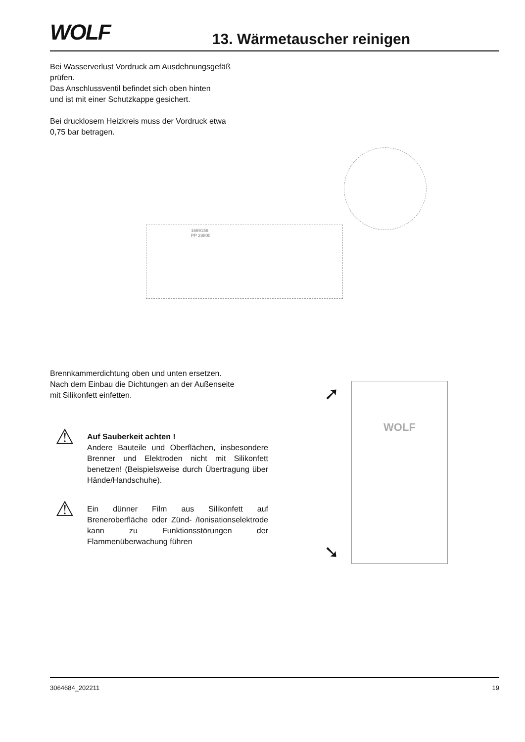WOLF
13. Wärmetauscher reinigen
Bei Wasserverlust Vordruck am Ausdehnungsgefäß
prüfen.
Das Anschlussventil befindet sich oben hinten
und ist mit einer Schutzkappe gesichert.
Bei drucklosem Heizkreis muss der Vordruck etwa
0,75 bar betragen.
1669156
PP 28800
Brennkammerdichtung oben und unten ersetzen.
Nach dem Einbau die Dichtungen an der Außenseite
mit Silikonfett einfetten.
⚠
Auf Sauberkeit achten !
Andere Bauteile und Oberflächen, insbesondere Brenner und Elektroden nicht mit Silikonfett benetzen! (Beispielsweise durch Übertragung über Hände/Handschuhe).
⚠
Ein dünner Film aus Silikonfett auf Breneroberfläche oder Zünd- /Ionisationselektrode kann zu Funktionsstörungen der Flammenüberwachung führen
WOLF
➚
➘
3064684_202211 19